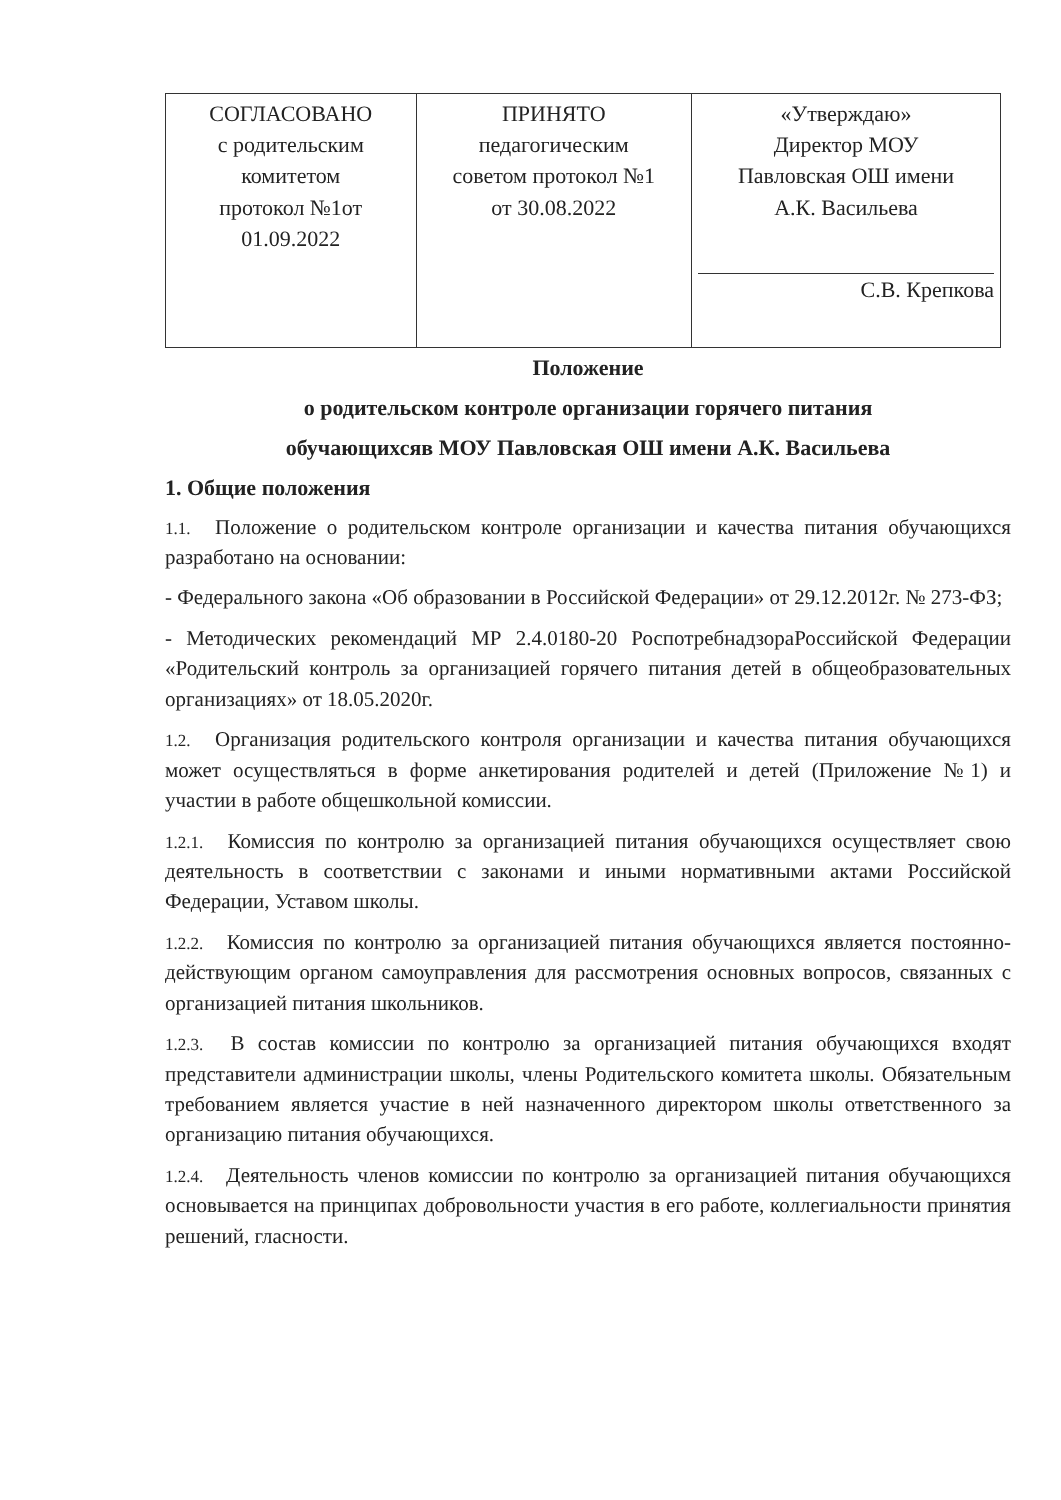| СОГЛАСОВАНО с родительским комитетом протокол №1от 01.09.2022 | ПРИНЯТО педагогическим советом протокол №1 от 30.08.2022 | «Утверждаю» Директор МОУ Павловская ОШ имени А.К. Васильева С.В. Крепкова |
Положение
о родительском контроле организации горячего питания
обучающихсяв МОУ Павловская ОШ имени А.К. Васильева
1. Общие положения
1.1. Положение о родительском контроле организации и качества питания обучающихся разработано на основании:
- Федерального закона «Об образовании в Российской Федерации» от 29.12.2012г. № 273-ФЗ;
- Методических рекомендаций МР 2.4.0180-20 РоспотребнадзораРоссийской Федерации «Родительский контроль за организацией горячего питания детей в общеобразовательных организациях» от 18.05.2020г.
1.2. Организация родительского контроля организации и качества питания обучающихся может осуществляться в форме анкетирования родителей и детей (Приложение №1) и участии в работе общешкольной комиссии.
1.2.1. Комиссия по контролю за организацией питания обучающихся осуществляет свою деятельность в соответствии с законами и иными нормативными актами Российской Федерации, Уставом школы.
1.2.2. Комиссия по контролю за организацией питания обучающихся является постоянно-действующим органом самоуправления для рассмотрения основных вопросов, связанных с организацией питания школьников.
1.2.3. В состав комиссии по контролю за организацией питания обучающихся входят представители администрации школы, члены Родительского комитета школы. Обязательным требованием является участие в ней назначенного директором школы ответственного за организацию питания обучающихся.
1.2.4. Деятельность членов комиссии по контролю за организацией питания обучающихся основывается на принципах добровольности участия в его работе, коллегиальности принятия решений, гласности.